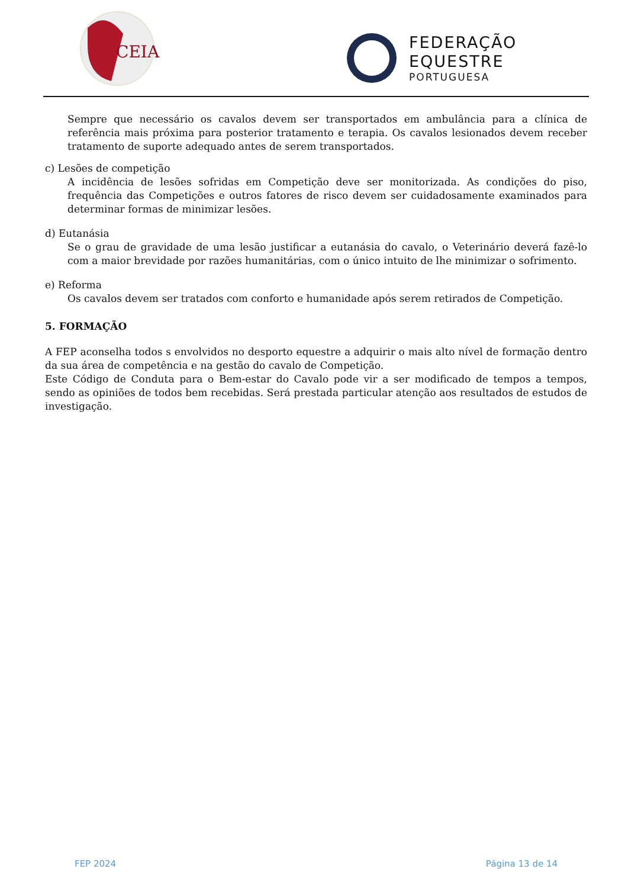CEIA
FEDERAÇÃO
EQUESTRE
PORTUGUESA
Sempre que necessário os cavalos devem ser transportados em ambulância para a clínica de referência mais próxima para posterior tratamento e terapia. Os cavalos lesionados devem receber tratamento de suporte adequado antes de serem transportados.
c) Lesões de competição
A incidência de lesões sofridas em Competição deve ser monitorizada. As condições do piso, frequência das Competições e outros fatores de risco devem ser cuidadosamente examinados para determinar formas de minimizar lesões.
d) Eutanásia
Se o grau de gravidade de uma lesão justificar a eutanásia do cavalo, o Veterinário deverá fazê-lo com a maior brevidade por razões humanitárias, com o único intuito de lhe minimizar o sofrimento.
e) Reforma
Os cavalos devem ser tratados com conforto e humanidade após serem retirados de Competição.
5. FORMAÇÃO
A FEP aconselha todos s envolvidos no desporto equestre a adquirir o mais alto nível de formação dentro da sua área de competência e na gestão do cavalo de Competição.
Este Código de Conduta para o Bem-estar do Cavalo pode vir a ser modificado de tempos a tempos, sendo as opiniões de todos bem recebidas. Será prestada particular atenção aos resultados de estudos de investigação.
FEP 2024 Página 13 de 14